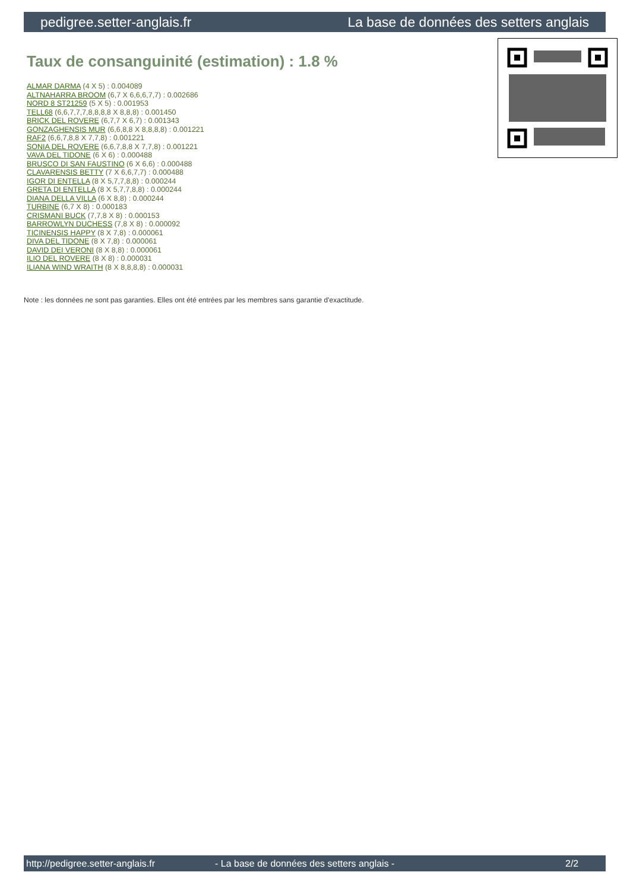pedigree.setter-anglais.fr La base de données des setters anglais
Taux de consanguinité (estimation) : 1.8 %
ALMAR DARMA (4 X 5) : 0.004089
ALTNAHARRA BROOM (6,7 X 6,6,6,7,7) : 0.002686
NORD 8 ST21259 (5 X 5) : 0.001953
TELL68 (6,6,7,7,7,8,8,8,8 X 8,8,8) : 0.001450
BRICK DEL ROVERE (6,7,7 X 6,7) : 0.001343
GONZAGHENSIS MUR (6,6,8,8 X 8,8,8,8) : 0.001221
RAF2 (6,6,7,8,8 X 7,7,8) : 0.001221
SONIA DEL ROVERE (6,6,7,8,8 X 7,7,8) : 0.001221
VAVA DEL TIDONE (6 X 6) : 0.000488
BRUSCO DI SAN FAUSTINO (6 X 6,6) : 0.000488
CLAVARENSIS BETTY (7 X 6,6,7,7) : 0.000488
IGOR DI ENTELLA (8 X 5,7,7,8,8) : 0.000244
GRETA DI ENTELLA (8 X 5,7,7,8,8) : 0.000244
DIANA DELLA VILLA (6 X 8,8) : 0.000244
TURBINE (6,7 X 8) : 0.000183
CRISMANI BUCK (7,7,8 X 8) : 0.000153
BARROWLYN DUCHESS (7,8 X 8) : 0.000092
TICINENSIS HAPPY (8 X 7,8) : 0.000061
DIVA DEL TIDONE (8 X 7,8) : 0.000061
DAVID DEI VERONI (8 X 8,8) : 0.000061
ILIO DEL ROVERE (8 X 8) : 0.000031
ILIANA WIND WRAITH (8 X 8,8,8,8) : 0.000031
Note : les données ne sont pas garanties. Elles ont été entrées par les membres sans garantie d'exactitude.
http://pedigree.setter-anglais.fr - La base de données des setters anglais - 2/2